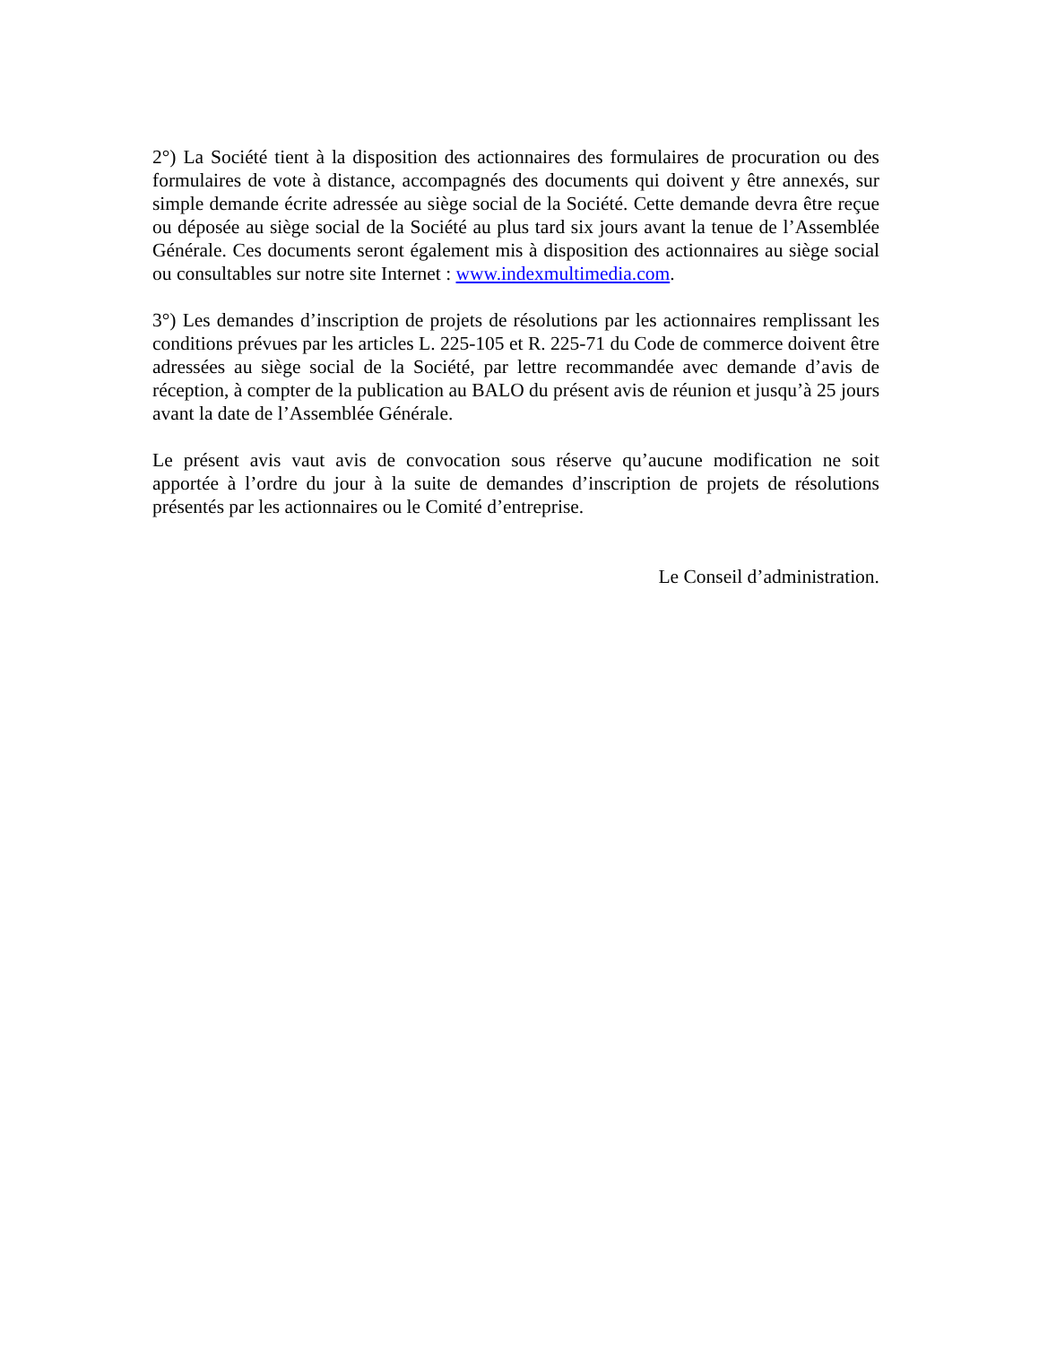2°) La Société tient à la disposition des actionnaires des formulaires de procuration ou des formulaires de vote à distance, accompagnés des documents qui doivent y être annexés, sur simple demande écrite adressée au siège social de la Société. Cette demande devra être reçue ou déposée au siège social de la Société au plus tard six jours avant la tenue de l’Assemblée Générale. Ces documents seront également mis à disposition des actionnaires au siège social ou consultables sur notre site Internet : www.indexmultimedia.com.
3°) Les demandes d’inscription de projets de résolutions par les actionnaires remplissant les conditions prévues par les articles L. 225-105 et R. 225-71 du Code de commerce doivent être adressées au siège social de la Société, par lettre recommandée avec demande d’avis de réception, à compter de la publication au BALO du présent avis de réunion et jusqu’à 25 jours avant la date de l’Assemblée Générale.
Le présent avis vaut avis de convocation sous réserve qu’aucune modification ne soit apportée à l’ordre du jour à la suite de demandes d’inscription de projets de résolutions présentés par les actionnaires ou le Comité d’entreprise.
Le Conseil d’administration.